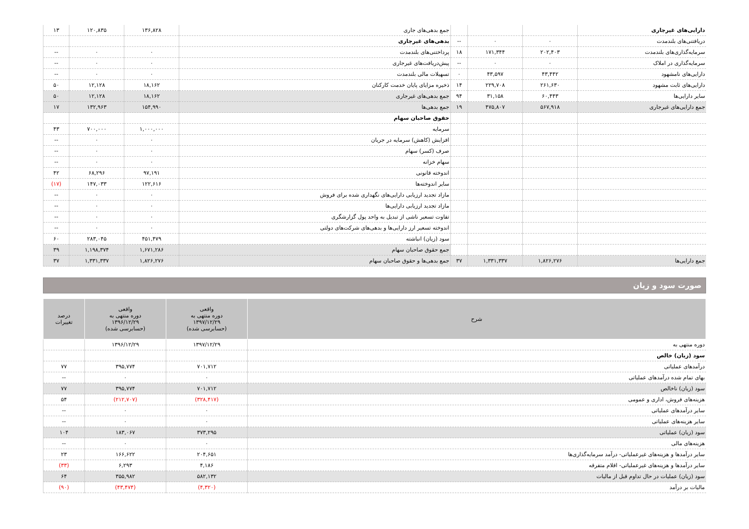| دارایی‌های غیرجاری | | | | جمع بدهی‌های جاری | ۱۳۶,۸۲۸ | ۱۲۰,۸۳۵ | ۱۳ |
| دریافتنی‌های بلندمدت | ۰ | ۰ | -- | بدهی‌های غیرجاری | | | |
| سرمایه‌گذاری‌های بلندمدت | ۲۰۲,۴۰۳ | ۱۷۱,۳۴۴ | ۱۸ | پرداختنی‌های بلندمدت | ۰ | ۰ | -- |
| سرمایه‌گذاری در املاک | ۰ | ۰ | -- | پیش‌دریافت‌های غیرجاری | ۰ | ۰ | -- |
| دارایی‌های نامشهود | ۴۳,۴۴۲ | ۴۳,۵۹۷ | ۰ | تسهیلات مالی بلندمدت | ۰ | ۰ | -- |
| دارایی‌های ثابت مشهود | ۲۶۱,۶۳۰ | ۲۲۹,۷۰۸ | ۱۴ | ذخیره مزایای پایان خدمت کارکنان | ۱۸,۱۶۲ | ۱۲,۱۲۸ | ۵۰ |
| سایر دارایی‌ها | ۶۰,۴۴۳ | ۳۱,۱۵۸ | ۹۴ | جمع بدهی‌های غیرجاری | ۱۸,۱۶۲ | ۱۲,۱۲۸ | ۵۰ |
| جمع دارایی‌های غیرجاری | ۵۶۷,۹۱۸ | ۴۷۵,۸۰۷ | ۱۹ | جمع بدهی‌ها | ۱۵۴,۹۹۰ | ۱۳۲,۹۶۳ | ۱۷ |
| | | | | حقوق صاحبان سهام | | | |
| | | | | سرمایه | ۱,۰۰۰,۰۰۰ | ۷۰۰,۰۰۰ | ۴۳ |
| | | | | افزایش (کاهش) سرمایه در جریان | ۰ | ۰ | -- |
| | | | | صرف (کسر) سهام | ۰ | ۰ | -- |
| | | | | سهام خزانه | ۰ | ۰ | -- |
| | | | | اندوخته قانونی | ۹۷,۱۹۱ | ۶۸,۲۹۶ | ۴۲ |
| | | | | سایر اندوخته‌ها | ۱۲۲,۶۱۶ | ۱۴۷,۰۳۳ | (۱۷) |
| | | | | مازاد تجدید ارزیابی دارایی‌های نگهداری شده برای فروش | ۰ | ۰ | -- |
| | | | | مازاد تجدید ارزیابی دارایی‌ها | ۰ | ۰ | -- |
| | | | | تفاوت تسعیر ناشی از تبدیل به واحد پول گزارشگری | ۰ | ۰ | -- |
| | | | | اندوخته تسعیر ارز دارایی‌ها و بدهی‌های شرکت‌های دولتی | ۰ | ۰ | -- |
| | | | | سود (زیان) انباشته | ۴۵۱,۴۷۹ | ۲۸۳,۰۴۵ | ۶۰ |
| | | | | جمع حقوق صاحبان سهام | ۱,۶۷۱,۲۸۶ | ۱,۱۹۸,۳۷۴ | ۳۹ |
| جمع دارایی‌ها | ۱,۸۲۶,۲۷۶ | ۱,۳۳۱,۳۳۷ | ۳۷ | جمع بدهی‌ها و حقوق صاحبان سهام | ۱,۸۲۶,۲۷۶ | ۱,۳۳۱,۳۳۷ | ۳۷ |
صورت سود و زیان
| شرح | واقعی دوره منتهی به ۱۳۹۷/۱۲/۲۹ (حسابرسی شده) | واقعی دوره منتهی به ۱۳۹۶/۱۲/۲۹ (حسابرسی شده) | درصد تغییرات |
| --- | --- | --- | --- |
| دوره منتهی به | ۱۳۹۷/۱۲/۲۹ | ۱۳۹۶/۱۲/۲۹ | |
| سود (زیان) خالص | | | |
| درآمدهای عملیاتی | ۷۰۱,۷۱۲ | ۳۹۵,۷۷۴ | ۷۷ |
| بهای تمام شده درآمدهای عملیاتی | ۰ | ۰ | -- |
| سود (زیان) ناخالص | ۷۰۱,۷۱۲ | ۳۹۵,۷۷۴ | ۷۷ |
| هزینه‌های فروش، اداری و عمومی | (۳۲۸,۴۱۷) | (۲۱۲,۷۰۷) | ۵۴ |
| سایر درآمدهای عملیاتی | ۰ | ۰ | -- |
| سایر هزینه‌های عملیاتی | ۰ | ۰ | -- |
| سود (زیان) عملیاتی | ۳۷۳,۲۹۵ | ۱۸۳,۰۶۷ | ۱۰۴ |
| هزینه‌های مالی | ۰ | ۰ | -- |
| سایر درآمدها و هزینه‌های غیرعملیاتی- درآمد سرمایه‌گذاری‌ها | ۲۰۴,۶۵۱ | ۱۶۶,۶۲۲ | ۲۳ |
| سایر درآمدها و هزینه‌های غیرعملیاتی- اقلام متفرقه | ۴,۱۸۶ | ۶,۲۹۳ | (۳۳) |
| سود (زیان) عملیات در حال تداوم قبل از مالیات | ۵۸۲,۱۳۲ | ۳۵۵,۹۸۲ | ۶۴ |
| مالیات بر درآمد | (۴,۳۲۰) | (۴۳,۴۷۴) | (۹۰) |